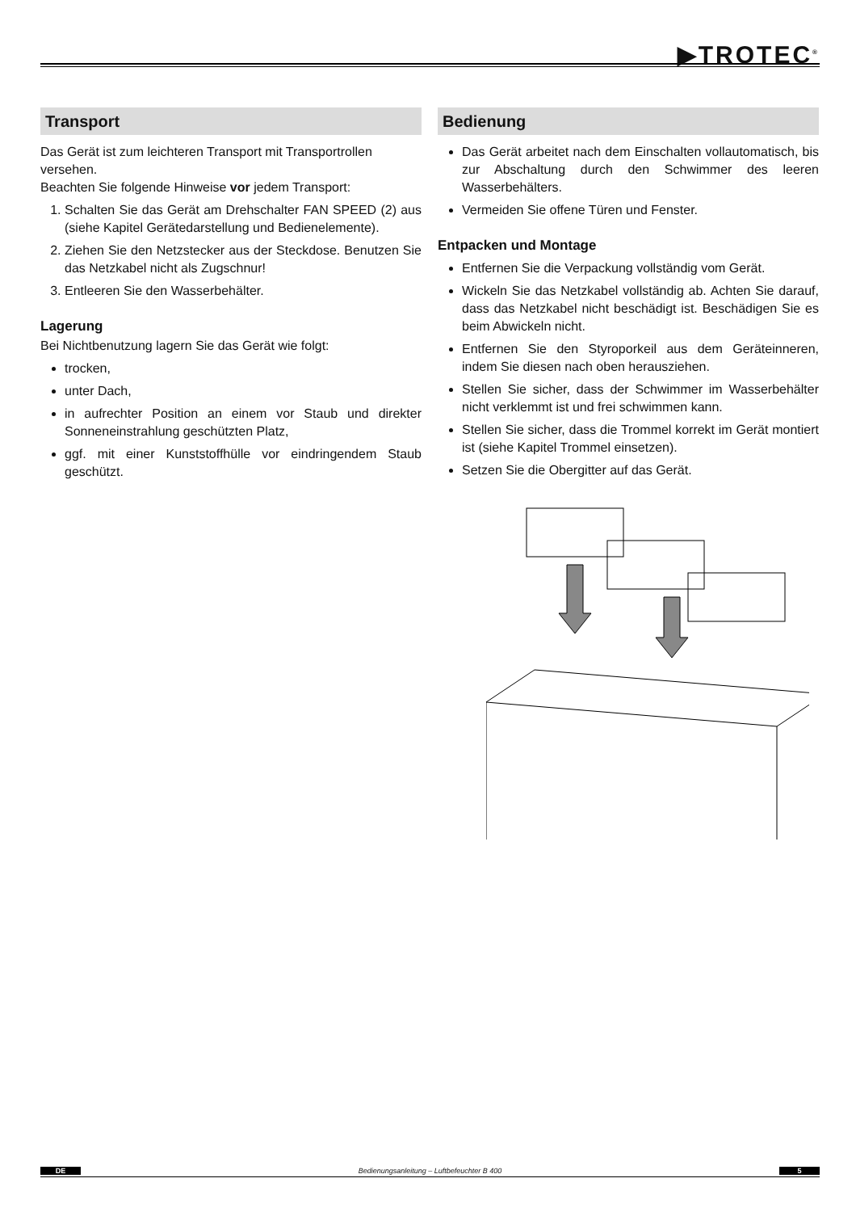▶TROTEC<sup>®</sup>
Transport
Das Gerät ist zum leichteren Transport mit Transportrollen versehen.
Beachten Sie folgende Hinweise vor jedem Transport:
1. Schalten Sie das Gerät am Drehschalter FAN SPEED (2) aus (siehe Kapitel Gerätedarstellung und Bedienelemente).
2. Ziehen Sie den Netzstecker aus der Steckdose. Benutzen Sie das Netzkabel nicht als Zugschnur!
3. Entleeren Sie den Wasserbehälter.
Lagerung
Bei Nichtbenutzung lagern Sie das Gerät wie folgt:
trocken,
unter Dach,
in aufrechter Position an einem vor Staub und direkter Sonneneinstrahlung geschützten Platz,
ggf. mit einer Kunststoffhülle vor eindringendem Staub geschützt.
Bedienung
Das Gerät arbeitet nach dem Einschalten vollautomatisch, bis zur Abschaltung durch den Schwimmer des leeren Wasserbehälters.
Vermeiden Sie offene Türen und Fenster.
Entpacken und Montage
Entfernen Sie die Verpackung vollständig vom Gerät.
Wickeln Sie das Netzkabel vollständig ab. Achten Sie darauf, dass das Netzkabel nicht beschädigt ist. Beschädigen Sie es beim Abwickeln nicht.
Entfernen Sie den Styroporkeil aus dem Geräteinneren, indem Sie diesen nach oben herausziehen.
Stellen Sie sicher, dass der Schwimmer im Wasserbehälter nicht verklemmt ist und frei schwimmen kann.
Stellen Sie sicher, dass die Trommel korrekt im Gerät montiert ist (siehe Kapitel Trommel einsetzen).
Setzen Sie die Obergitter auf das Gerät.
DE Bedienungsanleitung – Luftbefeuchter B 400 5